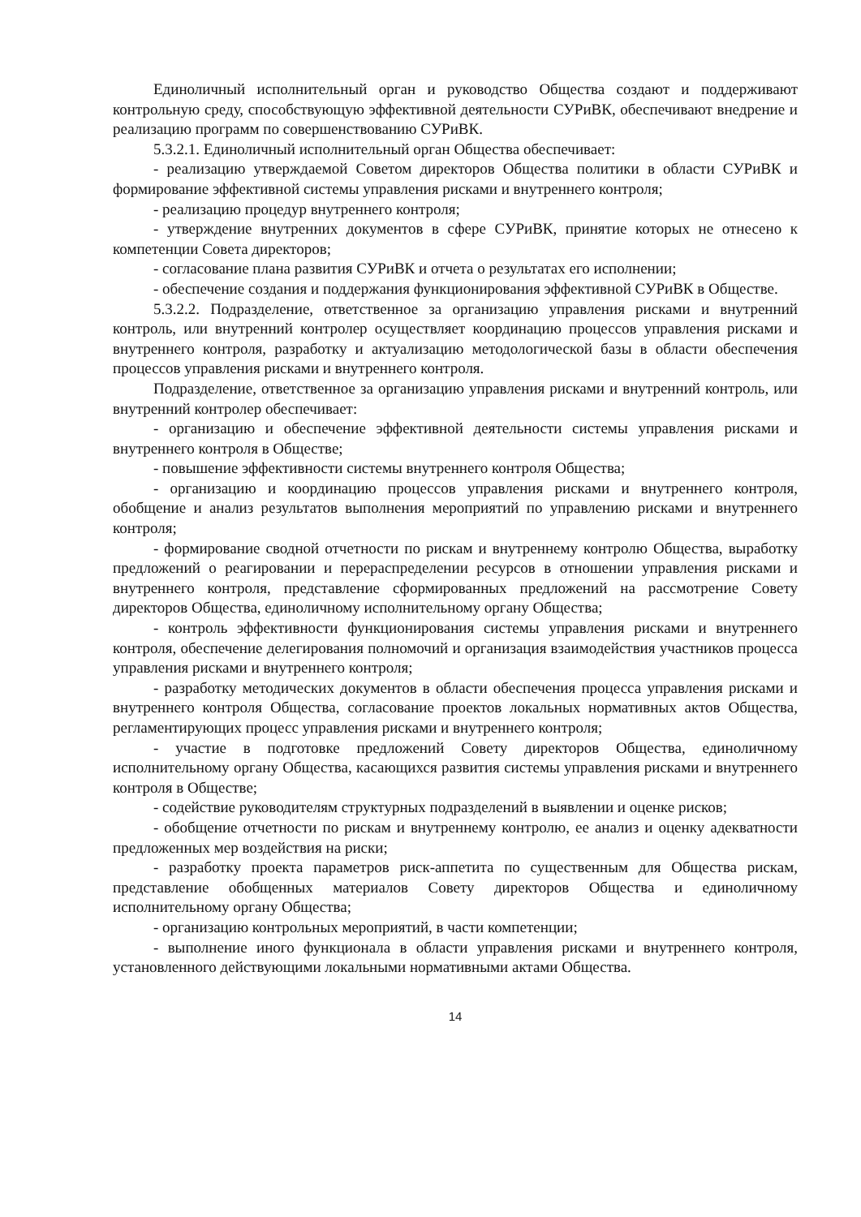Единоличный исполнительный орган и руководство Общества создают и поддерживают контрольную среду, способствующую эффективной деятельности СУРиВК, обеспечивают внедрение и реализацию программ по совершенствованию СУРиВК.
5.3.2.1. Единоличный исполнительный орган Общества обеспечивает:
- реализацию утверждаемой Советом директоров Общества политики в области СУРиВК и формирование эффективной системы управления рисками и внутреннего контроля;
- реализацию процедур внутреннего контроля;
- утверждение внутренних документов в сфере СУРиВК, принятие которых не отнесено к компетенции Совета директоров;
- согласование плана развития СУРиВК и отчета о результатах его исполнении;
- обеспечение создания и поддержания функционирования эффективной СУРиВК в Обществе.
5.3.2.2. Подразделение, ответственное за организацию управления рисками и внутренний контроль, или внутренний контролер осуществляет координацию процессов управления рисками и внутреннего контроля, разработку и актуализацию методологической базы в области обеспечения процессов управления рисками и внутреннего контроля.
Подразделение, ответственное за организацию управления рисками и внутренний контроль, или внутренний контролер обеспечивает:
- организацию и обеспечение эффективной деятельности системы управления рисками и внутреннего контроля в Обществе;
- повышение эффективности системы внутреннего контроля Общества;
- организацию и координацию процессов управления рисками и внутреннего контроля, обобщение и анализ результатов выполнения мероприятий по управлению рисками и внутреннего контроля;
- формирование сводной отчетности по рискам и внутреннему контролю Общества, выработку предложений о реагировании и перераспределении ресурсов в отношении управления рисками и внутреннего контроля, представление сформированных предложений на рассмотрение Совету директоров Общества, единоличному исполнительному органу Общества;
- контроль эффективности функционирования системы управления рисками и внутреннего контроля, обеспечение делегирования полномочий и организация взаимодействия участников процесса управления рисками и внутреннего контроля;
- разработку методических документов в области обеспечения процесса управления рисками и внутреннего контроля Общества, согласование проектов локальных нормативных актов Общества, регламентирующих процесс управления рисками и внутреннего контроля;
- участие в подготовке предложений Совету директоров Общества, единоличному исполнительному органу Общества, касающихся развития системы управления рисками и внутреннего контроля в Обществе;
- содействие руководителям структурных подразделений в выявлении и оценке рисков;
- обобщение отчетности по рискам и внутреннему контролю, ее анализ и оценку адекватности предложенных мер воздействия на риски;
- разработку проекта параметров риск-аппетита по существенным для Общества рискам, представление обобщенных материалов Совету директоров Общества и единоличному исполнительному органу Общества;
- организацию контрольных мероприятий, в части компетенции;
- выполнение иного функционала в области управления рисками и внутреннего контроля, установленного действующими локальными нормативными актами Общества.
14